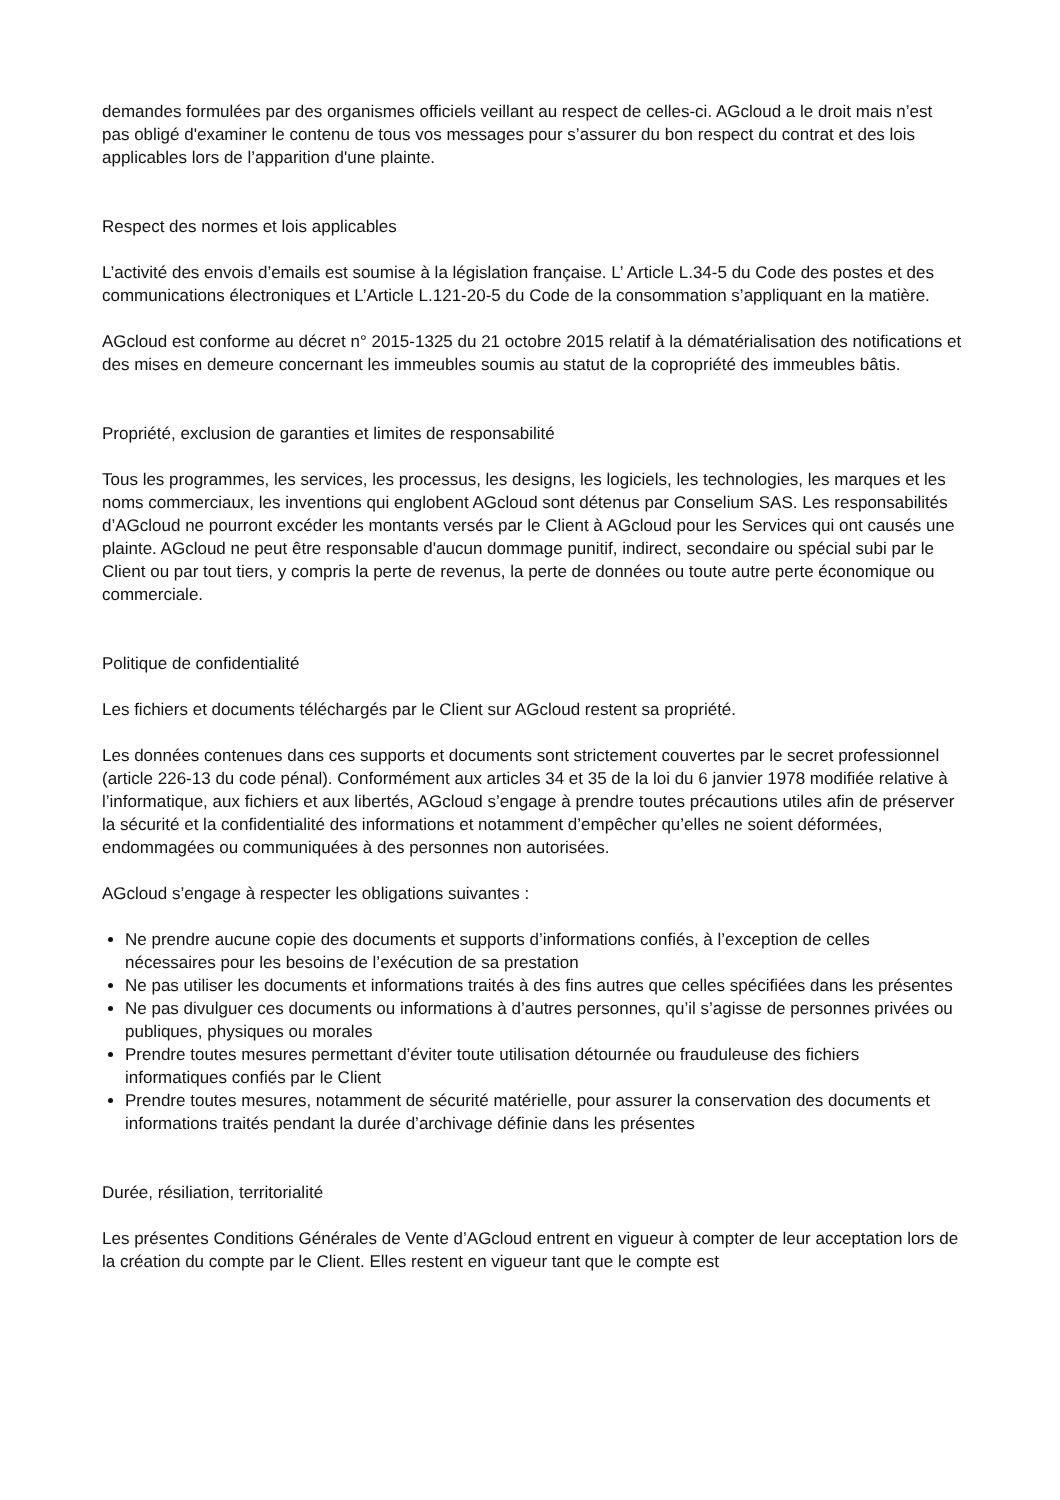demandes formulées par des organismes officiels veillant au respect de celles-ci. AGcloud a le droit mais n’est pas obligé d'examiner le contenu de tous vos messages pour s’assurer du bon respect du contrat et des lois applicables lors de l’apparition d'une plainte.
Respect des normes et lois applicables
L’activité des envois d’emails est soumise à la législation française. L’ Article L.34-5 du Code des postes et des communications électroniques et L’Article L.121-20-5 du Code de la consommation s’appliquant en la matière.
AGcloud est conforme au décret n° 2015-1325 du 21 octobre 2015 relatif à la dématérialisation des notifications et des mises en demeure concernant les immeubles soumis au statut de la copropriété des immeubles bâtis.
Propriété, exclusion de garanties et limites de responsabilité
Tous les programmes, les services, les processus, les designs, les logiciels, les technologies, les marques et les noms commerciaux, les inventions qui englobent AGcloud sont détenus par Conselium SAS. Les responsabilités d’AGcloud ne pourront excéder les montants versés par le Client à AGcloud pour les Services qui ont causés une plainte. AGcloud ne peut être responsable d'aucun dommage punitif, indirect, secondaire ou spécial subi par le Client ou par tout tiers, y compris la perte de revenus, la perte de données ou toute autre perte économique ou commerciale.
Politique de confidentialité
Les fichiers et documents téléchargés par le Client sur AGcloud restent sa propriété.
Les données contenues dans ces supports et documents sont strictement couvertes par le secret professionnel (article 226-13 du code pénal). Conformément aux articles 34 et 35 de la loi du 6 janvier 1978 modifiée relative à l’informatique, aux fichiers et aux libertés, AGcloud s’engage à prendre toutes précautions utiles afin de préserver la sécurité et la confidentialité des informations et notamment d’empêcher qu’elles ne soient déformées, endommagées ou communiquées à des personnes non autorisées.
AGcloud s’engage à respecter les obligations suivantes :
Ne prendre aucune copie des documents et supports d’informations confiés, à l’exception de celles nécessaires pour les besoins de l’exécution de sa prestation
Ne pas utiliser les documents et informations traités à des fins autres que celles spécifiées dans les présentes
Ne pas divulguer ces documents ou informations à d’autres personnes, qu’il s’agisse de personnes privées ou publiques, physiques ou morales
Prendre toutes mesures permettant d’éviter toute utilisation détournée ou frauduleuse des fichiers informatiques confiés par le Client
Prendre toutes mesures, notamment de sécurité matérielle, pour assurer la conservation des documents et informations traités pendant la durée d’archivage définie dans les présentes
Durée, résiliation, territorialité
Les présentes Conditions Générales de Vente d’AGcloud entrent en vigueur à compter de leur acceptation lors de la création du compte par le Client. Elles restent en vigueur tant que le compte est